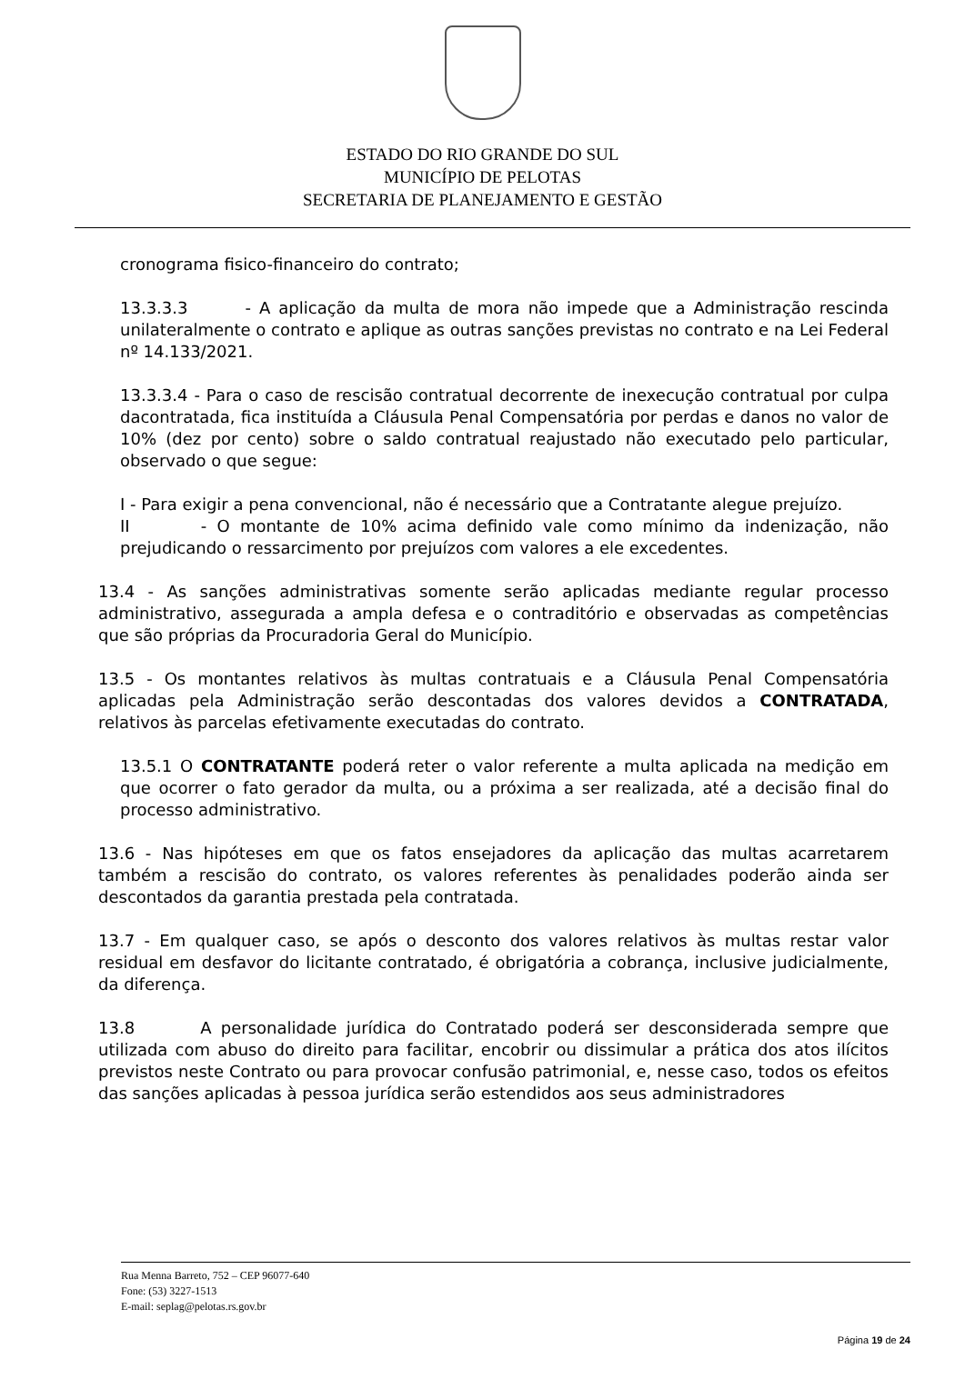ESTADO DO RIO GRANDE DO SUL
MUNICÍPIO DE PELOTAS
SECRETARIA DE PLANEJAMENTO E GESTÃO
cronograma fisico-financeiro do contrato;
13.3.3.3 - A aplicação da multa de mora não impede que a Administração rescinda unilateralmente o contrato e aplique as outras sanções previstas no contrato e na Lei Federal nº 14.133/2021.
13.3.3.4 - Para o caso de rescisão contratual decorrente de inexecução contratual por culpa dacontratada, fica instituída a Cláusula Penal Compensatória por perdas e danos no valor de 10% (dez por cento) sobre o saldo contratual reajustado não executado pelo particular, observado o que segue:
I - Para exigir a pena convencional, não é necessário que a Contratante alegue prejuízo.
II - O montante de 10% acima definido vale como mínimo da indenização, não prejudicando o ressarcimento por prejuízos com valores a ele excedentes.
13.4 - As sanções administrativas somente serão aplicadas mediante regular processo administrativo, assegurada a ampla defesa e o contraditório e observadas as competências que são próprias da Procuradoria Geral do Município.
13.5 - Os montantes relativos às multas contratuais e a Cláusula Penal Compensatória aplicadas pela Administração serão descontadas dos valores devidos a CONTRATADA, relativos às parcelas efetivamente executadas do contrato.
13.5.1 O CONTRATANTE poderá reter o valor referente a multa aplicada na medição em que ocorrer o fato gerador da multa, ou a próxima a ser realizada, até a decisão final do processo administrativo.
13.6 - Nas hipóteses em que os fatos ensejadores da aplicação das multas acarretarem também a rescisão do contrato, os valores referentes às penalidades poderão ainda ser descontados da garantia prestada pela contratada.
13.7 - Em qualquer caso, se após o desconto dos valores relativos às multas restar valor residual em desfavor do licitante contratado, é obrigatória a cobrança, inclusive judicialmente, da diferença.
13.8 A personalidade jurídica do Contratado poderá ser desconsiderada sempre que utilizada com abuso do direito para facilitar, encobrir ou dissimular a prática dos atos ilícitos previstos neste Contrato ou para provocar confusão patrimonial, e, nesse caso, todos os efeitos das sanções aplicadas à pessoa jurídica serão estendidos aos seus administradores
Rua Menna Barreto, 752 – CEP 96077-640
Fone: (53) 3227-1513
E-mail: seplag@pelotas.rs.gov.br
Página 19 de 24